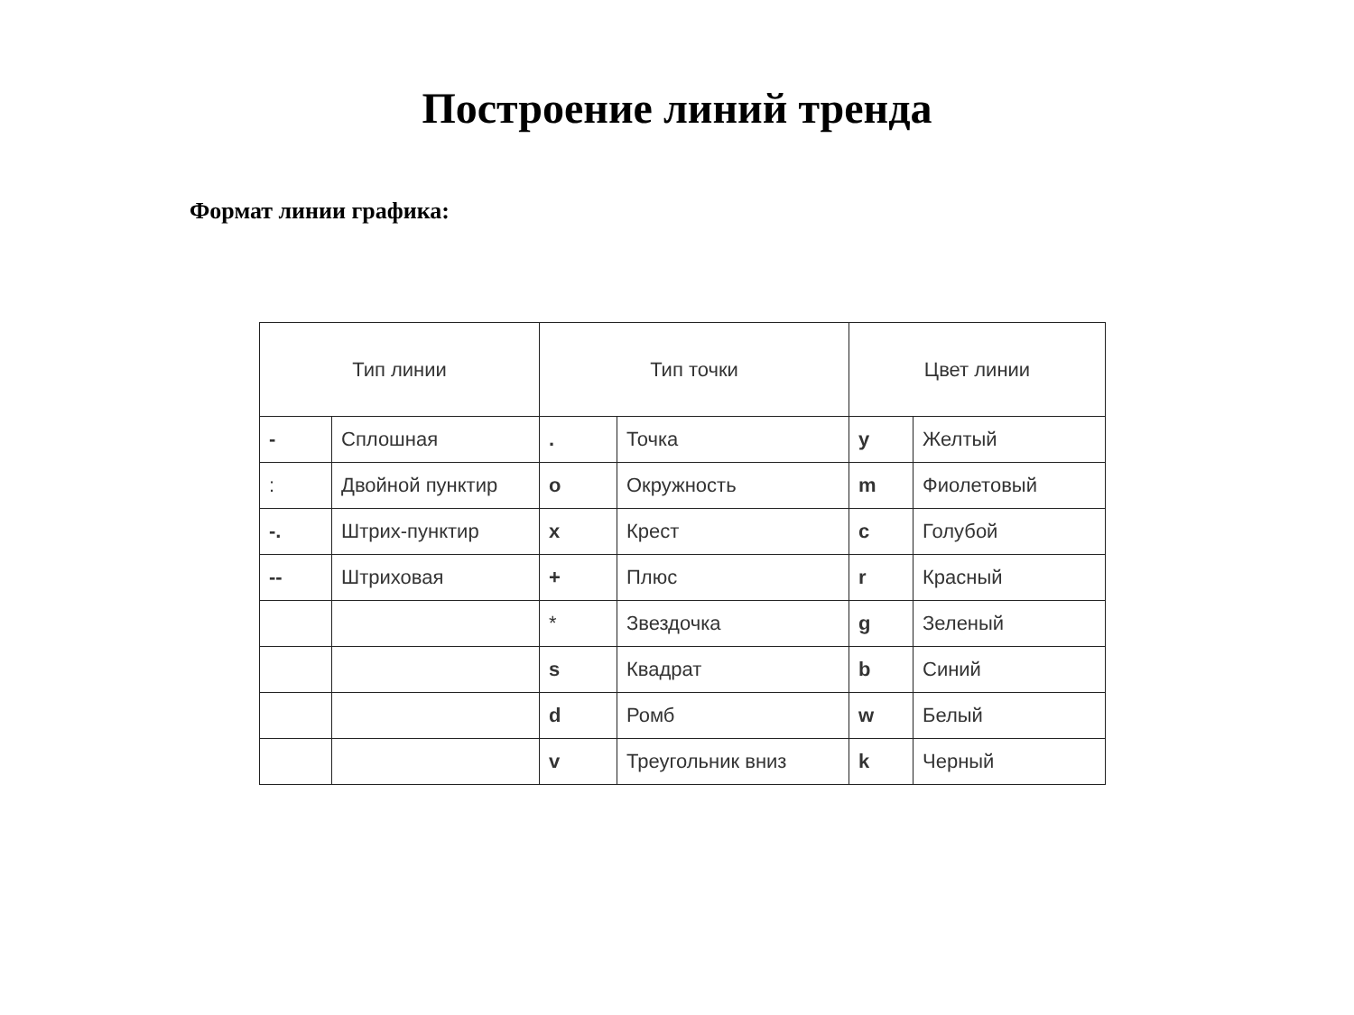Построение линий тренда
Формат линии графика:
| Тип линии | | Тип точки | | Цвет линии | |
| --- | --- | --- | --- | --- | --- |
| - | Сплошная | . | Точка | y | Желтый |
| : | Двойной пунктир | o | Окружность | m | Фиолетовый |
| -. | Штрих-пунктир | x | Крест | c | Голубой |
| -- | Штриховая | + | Плюс | r | Красный |
| | | * | Звездочка | g | Зеленый |
| | | s | Квадрат | b | Синий |
| | | d | Ромб | w | Белый |
| | | v | Треугольник вниз | k | Черный |